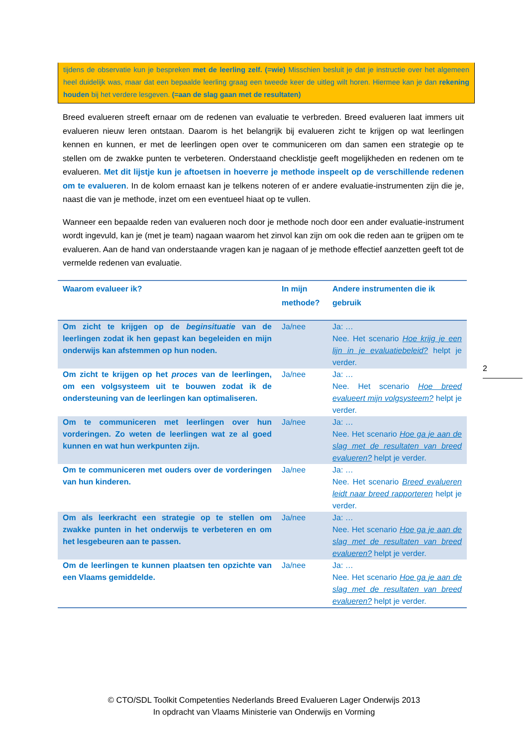tijdens de observatie kun je bespreken met de leerling zelf. (=wie) Misschien besluit je dat je instructie over het algemeen heel duidelijk was, maar dat een bepaalde leerling graag een tweede keer de uitleg wilt horen. Hiermee kan je dan rekening houden bij het verdere lesgeven. (=aan de slag gaan met de resultaten)
Breed evalueren streeft ernaar om de redenen van evaluatie te verbreden. Breed evalueren laat immers uit evalueren nieuw leren ontstaan. Daarom is het belangrijk bij evalueren zicht te krijgen op wat leerlingen kennen en kunnen, er met de leerlingen open over te communiceren om dan samen een strategie op te stellen om de zwakke punten te verbeteren. Onderstaand checklistje geeft mogelijkheden en redenen om te evalueren. Met dit lijstje kun je aftoetsen in hoeverre je methode inspeelt op de verschillende redenen om te evalueren. In de kolom ernaast kan je telkens noteren of er andere evaluatie-instrumenten zijn die je, naast die van je methode, inzet om een eventueel hiaat op te vullen.
Wanneer een bepaalde reden van evalueren noch door je methode noch door een ander evaluatie-instrument wordt ingevuld, kan je (met je team) nagaan waarom het zinvol kan zijn om ook die reden aan te grijpen om te evalueren. Aan de hand van onderstaande vragen kan je nagaan of je methode effectief aanzetten geeft tot de vermelde redenen van evaluatie.
| Waarom evalueer ik? | In mijn methode? | Andere instrumenten die ik gebruik |
| --- | --- | --- |
| Om zicht te krijgen op de beginsituatie van de leerlingen zodat ik hen gepast kan begeleiden en mijn onderwijs kan afstemmen op hun noden. | Ja/nee | Ja: … Nee. Het scenario Hoe krijg je een lijn in je evaluatiebeleid? helpt je verder. |
| Om zicht te krijgen op het proces van de leerlingen, om een volgsysteem uit te bouwen zodat ik de ondersteuning van de leerlingen kan optimaliseren. | Ja/nee | Ja: … Nee. Het scenario Hoe breed evalueert mijn volgsysteem? helpt je verder. |
| Om te communiceren met leerlingen over hun vorderingen. Zo weten de leerlingen wat ze al goed kunnen en wat hun werkpunten zijn. | Ja/nee | Ja: … Nee. Het scenario Hoe ga je aan de slag met de resultaten van breed evalueren? helpt je verder. |
| Om te communiceren met ouders over de vorderingen van hun kinderen. | Ja/nee | Ja: … Nee. Het scenario Breed evalueren leidt naar breed rapporteren helpt je verder. |
| Om als leerkracht een strategie op te stellen om zwakke punten in het onderwijs te verbeteren en om het lesgebeuren aan te passen. | Ja/nee | Ja: … Nee. Het scenario Hoe ga je aan de slag met de resultaten van breed evalueren? helpt je verder. |
| Om de leerlingen te kunnen plaatsen ten opzichte van een Vlaams gemiddelde. | Ja/nee | Ja: … Nee. Het scenario Hoe ga je aan de slag met de resultaten van breed evalueren? helpt je verder. |
2
© CTO/SDL Toolkit Competenties Nederlands Breed Evalueren Lager Onderwijs 2013
In opdracht van Vlaams Ministerie van Onderwijs en Vorming